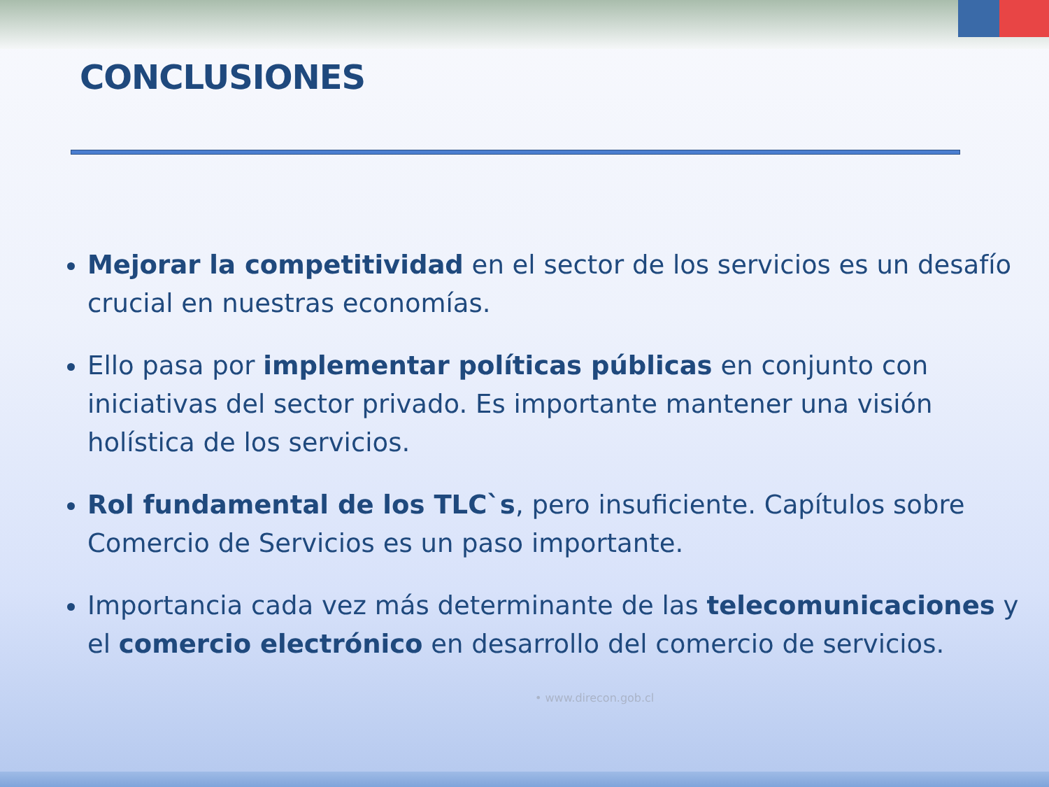CONCLUSIONES
Mejorar la competitividad en el sector de los servicios es un desafío crucial en nuestras economías.
Ello pasa por implementar políticas públicas en conjunto con iniciativas del sector privado. Es importante mantener una visión holística de los servicios.
Rol fundamental de los TLC`s, pero insuficiente. Capítulos sobre Comercio de Servicios es un paso importante.
Importancia cada vez más determinante de las telecomunicaciones y el comercio electrónico en desarrollo del comercio de servicios.
• www.direcon.gob.cl